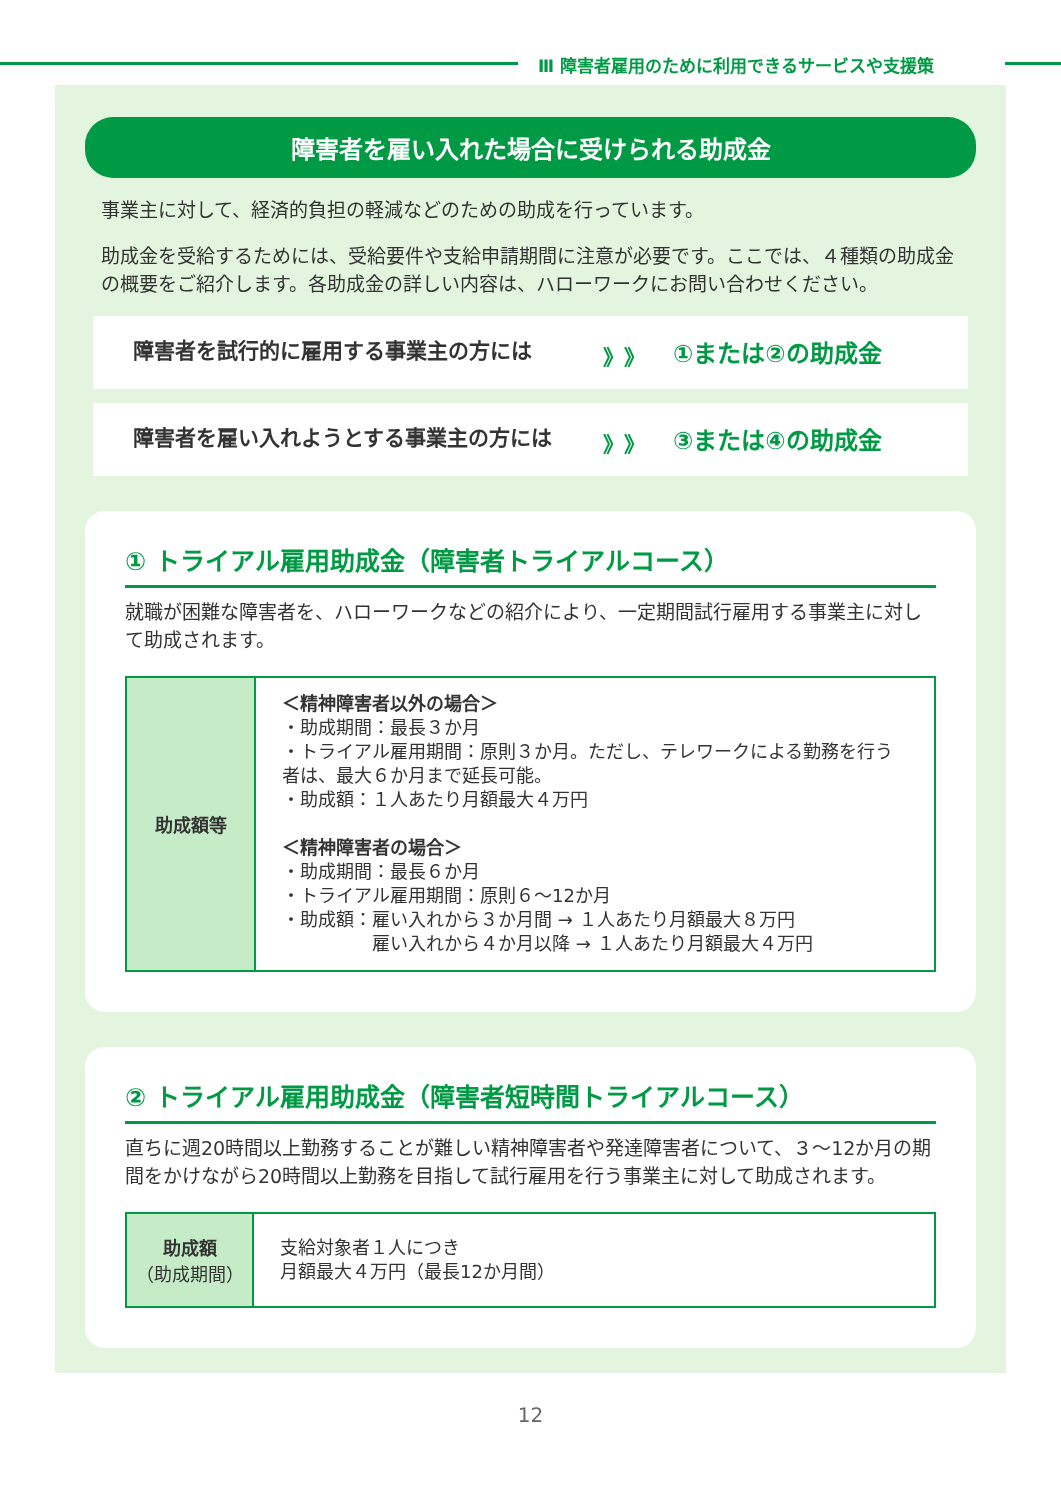Ⅲ 障害者雇用のために利用できるサービスや支援策
障害者を雇い入れた場合に受けられる助成金
事業主に対して、経済的負担の軽減などのための助成を行っています。
助成金を受給するためには、受給要件や支給申請期間に注意が必要です。ここでは、４種類の助成金の概要をご紹介します。各助成金の詳しい内容は、ハローワークにお問い合わせください。
障害者を試行的に雇用する事業主の方には 》》 ①または②の助成金
障害者を雇い入れようとする事業主の方には 》》 ③または④の助成金
① トライアル雇用助成金（障害者トライアルコース）
就職が困難な障害者を、ハローワークなどの紹介により、一定期間試行雇用する事業主に対して助成されます。
| 助成額等 | ＜精神障害者以外の場合＞ ・助成期間：最長３か月 ・トライアル雇用期間：原則３か月。ただし、テレワークによる勤務を行う者は、最大６か月まで延長可能。 ・助成額：１人あたり月額最大４万円 ＜精神障害者の場合＞ ・助成期間：最長６か月 ・トライアル雇用期間：原則６～12か月 ・助成額：雇い入れから３か月間 → １人あたり月額最大８万円 雇い入れから４か月以降 → １人あたり月額最大４万円 |
② トライアル雇用助成金（障害者短時間トライアルコース）
直ちに週20時間以上勤務することが難しい精神障害者や発達障害者について、３～12か月の期間をかけながら20時間以上勤務を目指して試行雇用を行う事業主に対して助成されます。
| 助成額 （助成期間） | 支給対象者１人につき 月額最大４万円（最長12か月間） |
12